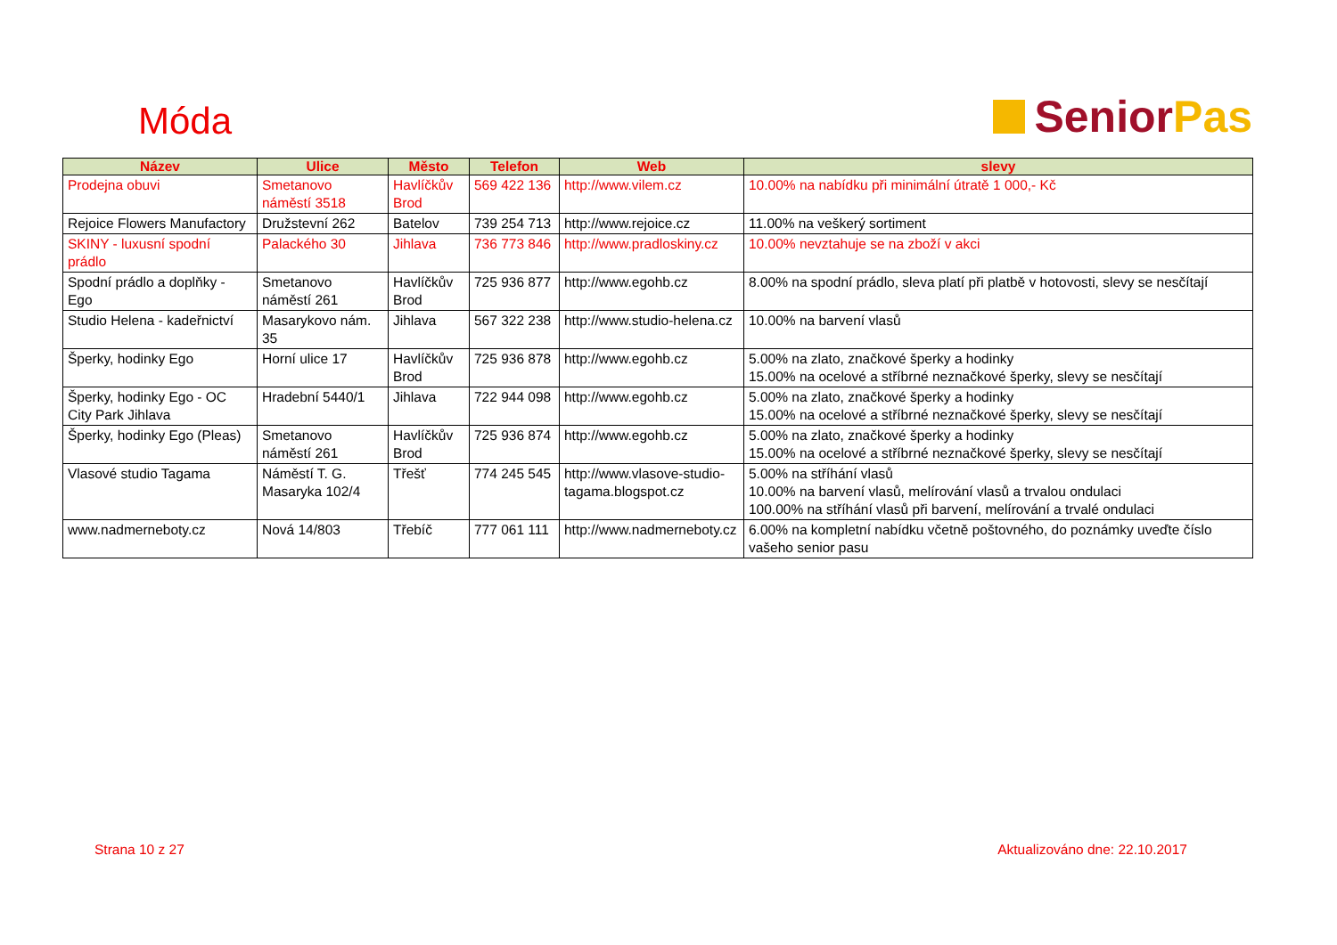Móda
Senior Pas
| Název | Ulice | Město | Telefon | Web | slevy |
| --- | --- | --- | --- | --- | --- |
| Prodejna obuvi | Smetanovo náměstí 3518 | Havlíčkův Brod | 569 422 136 | http://www.vilem.cz | 10.00% na nabídku při minimální útratě 1 000,- Kč |
| Rejoice Flowers Manufactory | Družstevní 262 | Batelov | 739 254 713 | http://www.rejoice.cz | 11.00% na veškerý sortiment |
| SKINY - luxusní spodní prádlo | Palackého 30 | Jihlava | 736 773 846 | http://www.pradloskiny.cz | 10.00% nevztahuje se na zboží v akci |
| Spodní prádlo a doplňky - Ego | Smetanovo náměstí 261 | Havlíčkův Brod | 725 936 877 | http://www.egohb.cz | 8.00% na spodní prádlo, sleva platí při platbě v hotovosti, slevy se nesčítají |
| Studio Helena - kadeřnictví | Masarykovo nám. 35 | Jihlava | 567 322 238 | http://www.studio-helena.cz | 10.00% na barvení vlasů |
| Šperky, hodinky Ego | Horní ulice 17 | Havlíčkův Brod | 725 936 878 | http://www.egohb.cz | 5.00% na zlato, značkové šperky a hodinky 15.00% na ocelové a stříbrné neznačkové šperky, slevy se nesčítají |
| Šperky, hodinky Ego - OC City Park Jihlava | Hradební 5440/1 | Jihlava | 722 944 098 | http://www.egohb.cz | 5.00% na zlato, značkové šperky a hodinky 15.00% na ocelové a stříbrné neznačkové šperky, slevy se nesčítají |
| Šperky, hodinky Ego (Pleas) | Smetanovo náměstí 261 | Havlíčkův Brod | 725 936 874 | http://www.egohb.cz | 5.00% na zlato, značkové šperky a hodinky 15.00% na ocelové a stříbrné neznačkové šperky, slevy se nesčítají |
| Vlasové studio Tagama | Náměstí T. G. Masaryka 102/4 | Třešť | 774 245 545 | http://www.vlasove-studio-tagama.blogspot.cz | 5.00% na stříhání vlasů 10.00% na barvení vlasů, melírování vlasů a trvalou ondulaci 100.00% na stříhání vlasů při barvení, melírování a trvalé ondulaci |
| www.nadmerneboty.cz | Nová 14/803 | Třebíč | 777 061 111 | http://www.nadmerneboty.cz | 6.00% na kompletní nabídku včetně poštovného, do poznámky uveďte číslo vašeho senior pasu |
Strana 10 z 27 Aktualizováno dne: 22.10.2017